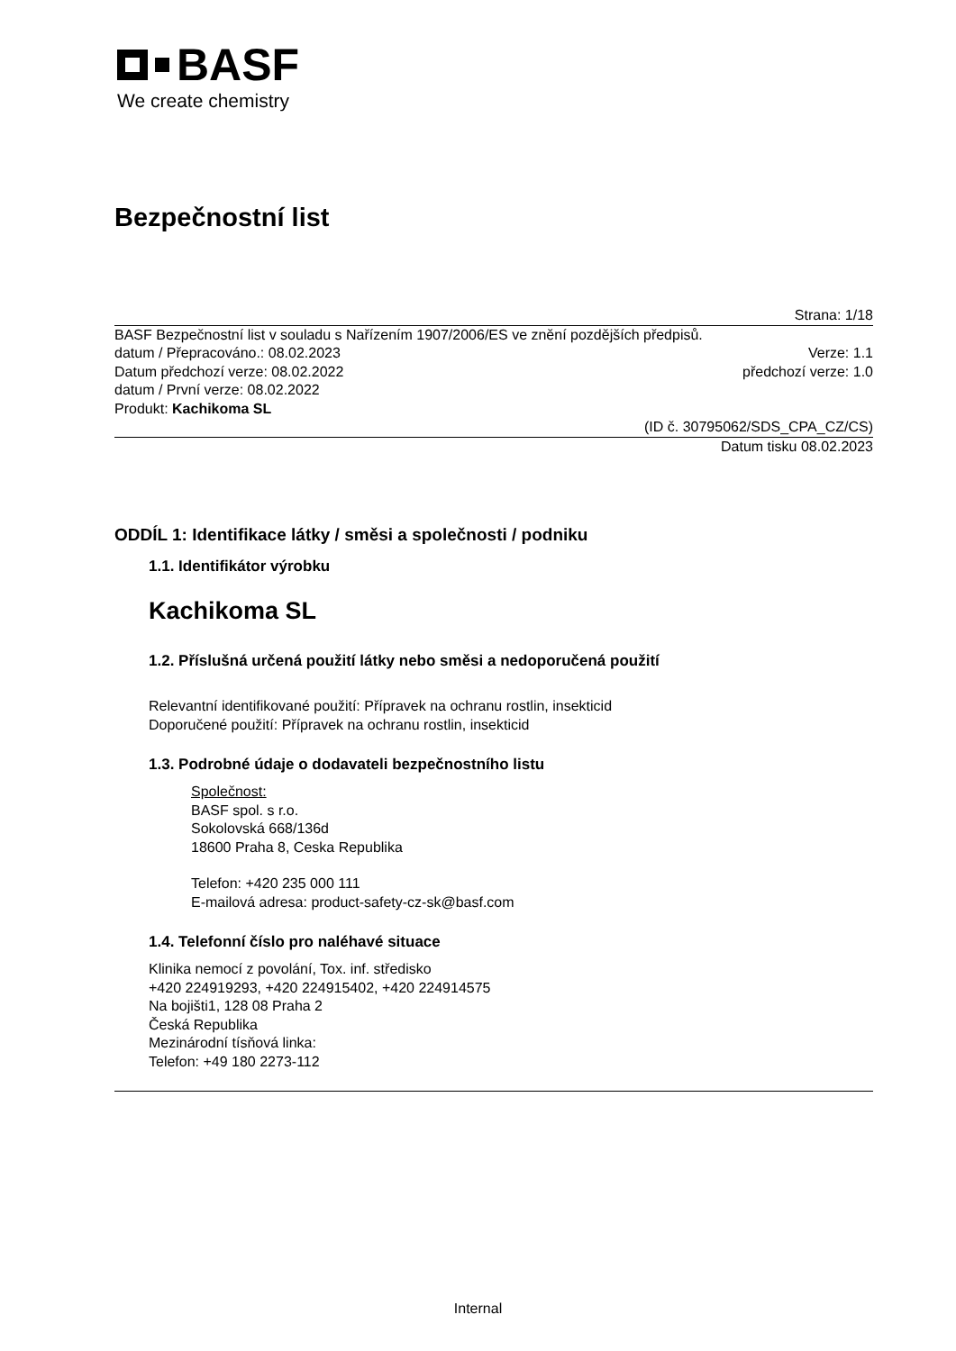BASF
We create chemistry
Bezpečnostní list
Strana: 1/18
BASF Bezpečnostní list v souladu s Nařízením 1907/2006/ES ve znění pozdějších předpisů.
datum / Přepracováno.: 08.02.2023 Verze: 1.1
Datum předchozí verze: 08.02.2022 předchozí verze: 1.0
datum / První verze: 08.02.2022
Produkt: Kachikoma SL
(ID č. 30795062/SDS_CPA_CZ/CS)
Datum tisku 08.02.2023
ODDÍL 1: Identifikace látky / směsi a společnosti / podniku
1.1. Identifikátor výrobku
Kachikoma SL
1.2. Příslušná určená použití látky nebo směsi a nedoporučená použití
Relevantní identifikované použití: Přípravek na ochranu rostlin, insekticid
Doporučené použití: Přípravek na ochranu rostlin, insekticid
1.3. Podrobné údaje o dodavateli bezpečnostního listu
Společnost:
BASF spol. s r.o.
Sokolovská 668/136d
18600 Praha 8, Ceska Republika
Telefon: +420 235 000 111
E-mailová adresa: product-safety-cz-sk@basf.com
1.4. Telefonní číslo pro naléhavé situace
Klinika nemocí z povolání, Tox. inf. středisko
+420 224919293, +420 224915402, +420 224914575
Na bojišti1, 128 08 Praha 2
Česká Republika
Mezinárodní tísňová linka:
Telefon: +49 180 2273-112
Internal